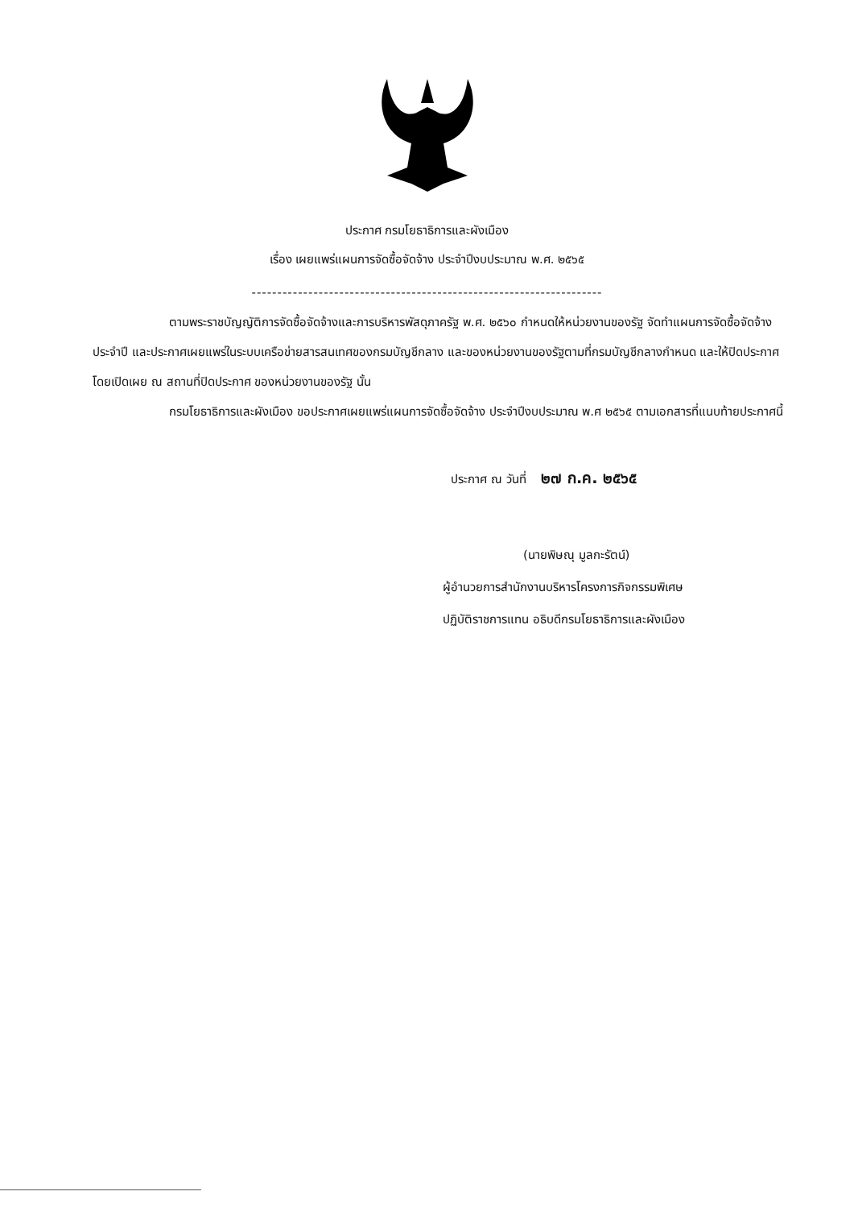ประกาศ กรมโยธาธิการและผังเมือง
เรื่อง เผยแพร่แผนการจัดซื้อจัดจ้าง ประจำปีงบประมาณ พ.ศ. ๒๕๖๕
--------------------------------------------------------------------
ตามพระราชบัญญัติการจัดซื้อจัดจ้างและการบริหารพัสดุภาครัฐ พ.ศ. ๒๕๖๐ กำหนดให้หน่วยงานของรัฐ จัดทำแผนการจัดซื้อจัดจ้างประจำปี และประกาศเผยแพร่ในระบบเครือข่ายสารสนเทศของกรมบัญชีกลาง และของหน่วยงานของรัฐตามที่กรมบัญชีกลางกำหนด และให้ปิดประกาศโดยเปิดเผย ณ สถานที่ปิดประกาศ ของหน่วยงานของรัฐ นั้น
กรมโยธาธิการและผังเมือง ขอประกาศเผยแพร่แผนการจัดซื้อจัดจ้าง ประจำปีงบประมาณ พ.ศ ๒๕๖๕ ตามเอกสารที่แนบท้ายประกาศนี้
ประกาศ ณ วันที่ ๒๗ ก.ค. ๒๕๖๕
(นายพิษณุ มูลกะรัตน์)
ผู้อำนวยการสำนักงานบริหารโครงการกิจกรรมพิเศษ
ปฏิบัติราชการแทน อธิบดีกรมโยธาธิการและผังเมือง